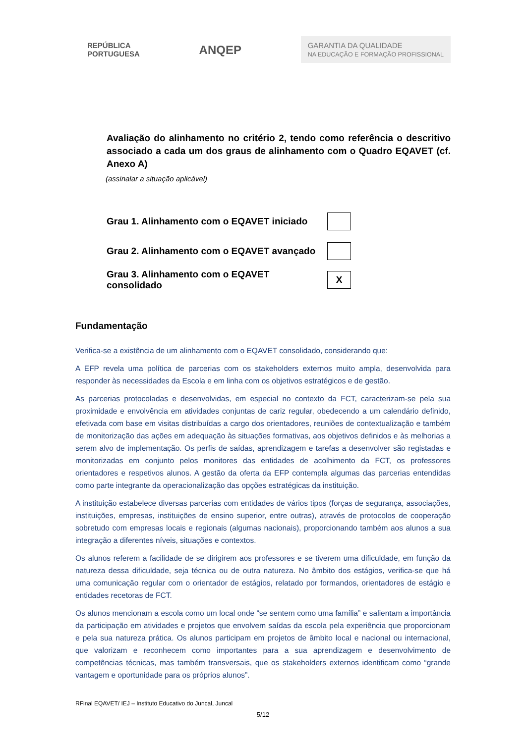REPÚBLICA
PORTUGUESA
ANQEP
GARANTIA DA QUALIDADE
NA EDUCAÇÃO E FORMAÇÃO PROFISSIONAL
Avaliação do alinhamento no critério 2, tendo como referência o descritivo associado a cada um dos graus de alinhamento com o Quadro EQAVET (cf. Anexo A)
(assinalar a situação aplicável)
Grau 1. Alinhamento com o EQAVET iniciado
Grau 2. Alinhamento com o EQAVET avançado
Grau 3. Alinhamento com o EQAVET consolidado
X
Fundamentação
Verifica-se a existência de um alinhamento com o EQAVET consolidado, considerando que:
A EFP revela uma política de parcerias com os stakeholders externos muito ampla, desenvolvida para responder às necessidades da Escola e em linha com os objetivos estratégicos e de gestão.
As parcerias protocoladas e desenvolvidas, em especial no contexto da FCT, caracterizam-se pela sua proximidade e envolvência em atividades conjuntas de cariz regular, obedecendo a um calendário definido, efetivada com base em visitas distribuídas a cargo dos orientadores, reuniões de contextualização e também de monitorização das ações em adequação às situações formativas, aos objetivos definidos e às melhorias a serem alvo de implementação. Os perfis de saídas, aprendizagem e tarefas a desenvolver são registadas e monitorizadas em conjunto pelos monitores das entidades de acolhimento da FCT, os professores orientadores e respetivos alunos. A gestão da oferta da EFP contempla algumas das parcerias entendidas como parte integrante da operacionalização das opções estratégicas da instituição.
A instituição estabelece diversas parcerias com entidades de vários tipos (forças de segurança, associações, instituições, empresas, instituições de ensino superior, entre outras), através de protocolos de cooperação sobretudo com empresas locais e regionais (algumas nacionais), proporcionando também aos alunos a sua integração a diferentes níveis, situações e contextos.
Os alunos referem a facilidade de se dirigirem aos professores e se tiverem uma dificuldade, em função da natureza dessa dificuldade, seja técnica ou de outra natureza. No âmbito dos estágios, verifica-se que há uma comunicação regular com o orientador de estágios, relatado por formandos, orientadores de estágio e entidades recetoras de FCT.
Os alunos mencionam a escola como um local onde “se sentem como uma família” e salientam a importância da participação em atividades e projetos que envolvem saídas da escola pela experiência que proporcionam e pela sua natureza prática. Os alunos participam em projetos de âmbito local e nacional ou internacional, que valorizam e reconhecem como importantes para a sua aprendizagem e desenvolvimento de competências técnicas, mas também transversais, que os stakeholders externos identificam como “grande vantagem e oportunidade para os próprios alunos”.
RFinal EQAVET/ IEJ – Instituto Educativo do Juncal, Juncal
5/12